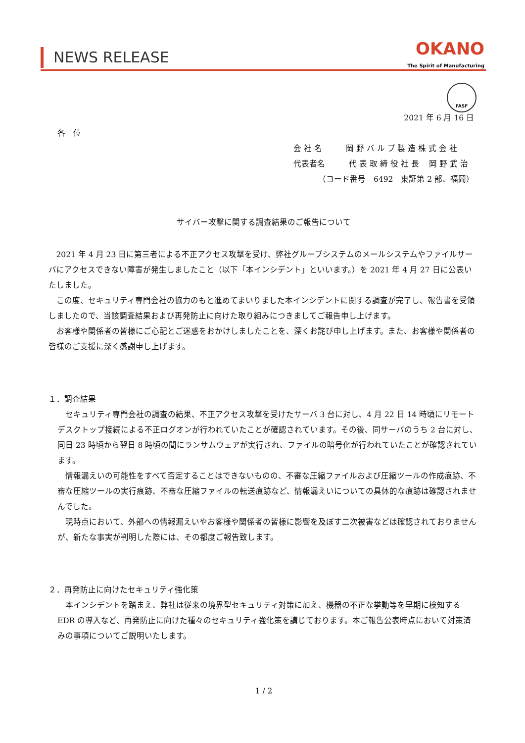NEWS RELEASE
OKANO
The Spirit of Manufacturing
FASF
2021 年 6 月 16 日
各　位
会 社 名　　　岡 野 バ ル ブ 製 造 株 式 会 社
代表者名　　　代 表 取 締 役 社 長　 岡 野 武 治
（コード番号　6492　東証第 2 部、福岡）
サイバー攻撃に関する調査結果のご報告について
2021 年 4 月 23 日に第三者による不正アクセス攻撃を受け、弊社グループシステムのメールシステムやファイルサーバにアクセスできない障害が発生しましたこと（以下「本インシデント」といいます。）を 2021 年 4 月 27 日に公表いたしました。
この度、セキュリティ専門会社の協力のもと進めてまいりました本インシデントに関する調査が完了し、報告書を受領しましたので、当該調査結果および再発防止に向けた取り組みにつきましてご報告申し上げます。
お客様や関係者の皆様にご心配とご迷惑をおかけしましたことを、深くお詫び申し上げます。また、お客様や関係者の皆様のご支援に深く感謝申し上げます。
１．調査結果
セキュリティ専門会社の調査の結果、不正アクセス攻撃を受けたサーバ 3 台に対し、4 月 22 日 14 時頃にリモートデスクトップ接続による不正ログオンが行われていたことが確認されています。その後、同サーバのうち 2 台に対し、同日 23 時頃から翌日 8 時頃の間にランサムウェアが実行され、ファイルの暗号化が行われていたことが確認されています。
情報漏えいの可能性をすべて否定することはできないものの、不審な圧縮ファイルおよび圧縮ツールの作成痕跡、不審な圧縮ツールの実行痕跡、不審な圧縮ファイルの転送痕跡など、情報漏えいについての具体的な痕跡は確認されませんでした。
現時点において、外部への情報漏えいやお客様や関係者の皆様に影響を及ぼす二次被害などは確認されておりませんが、新たな事実が判明した際には、その都度ご報告致します。
２．再発防止に向けたセキュリティ強化策
本インシデントを踏まえ、弊社は従来の境界型セキュリティ対策に加え、機器の不正な挙動等を早期に検知する EDR の導入など、再発防止に向けた種々のセキュリティ強化策を講じております。本ご報告公表時点において対策済みの事項についてご説明いたします。
1 / 2